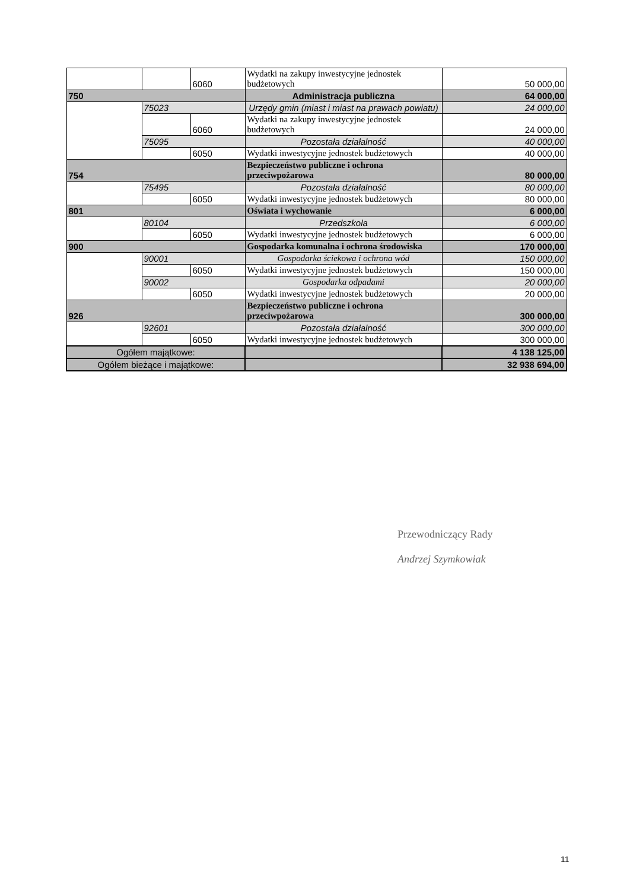| | | 6060 | Wydatki na zakupy inwestycyjne jednostek budżetowych | 50 000,00 |
| 750 | | | Administracja publiczna | 64 000,00 |
| | 75023 | | Urzędy gmin (miast i miast na prawach powiatu) | 24 000,00 |
| | | 6060 | Wydatki na zakupy inwestycyjne jednostek budżetowych | 24 000,00 |
| | 75095 | | Pozostała działalność | 40 000,00 |
| | | 6050 | Wydatki inwestycyjne jednostek budżetowych | 40 000,00 |
| 754 | | | Bezpieczeństwo publiczne i ochrona przeciwpożarowa | 80 000,00 |
| | 75495 | | Pozostała działalność | 80 000,00 |
| | | 6050 | Wydatki inwestycyjne jednostek budżetowych | 80 000,00 |
| 801 | | | Oświata i wychowanie | 6 000,00 |
| | 80104 | | Przedszkola | 6 000,00 |
| | | 6050 | Wydatki inwestycyjne jednostek budżetowych | 6 000,00 |
| 900 | | | Gospodarka komunalna i ochrona środowiska | 170 000,00 |
| | 90001 | | Gospodarka ściekowa i ochrona wód | 150 000,00 |
| | | 6050 | Wydatki inwestycyjne jednostek budżetowych | 150 000,00 |
| | 90002 | | Gospodarka odpadami | 20 000,00 |
| | | 6050 | Wydatki inwestycyjne jednostek budżetowych | 20 000,00 |
| 926 | | | Bezpieczeństwo publiczne i ochrona przeciwpożarowa | 300 000,00 |
| | 92601 | | Pozostała działalność | 300 000,00 |
| | | 6050 | Wydatki inwestycyjne jednostek budżetowych | 300 000,00 |
| Ogółem majątkowe: | | | | 4 138 125,00 |
| Ogółem bieżące i majątkowe: | | | | 32 938 694,00 |
Przewodniczący Rady
Andrzej Szymkowiak
11